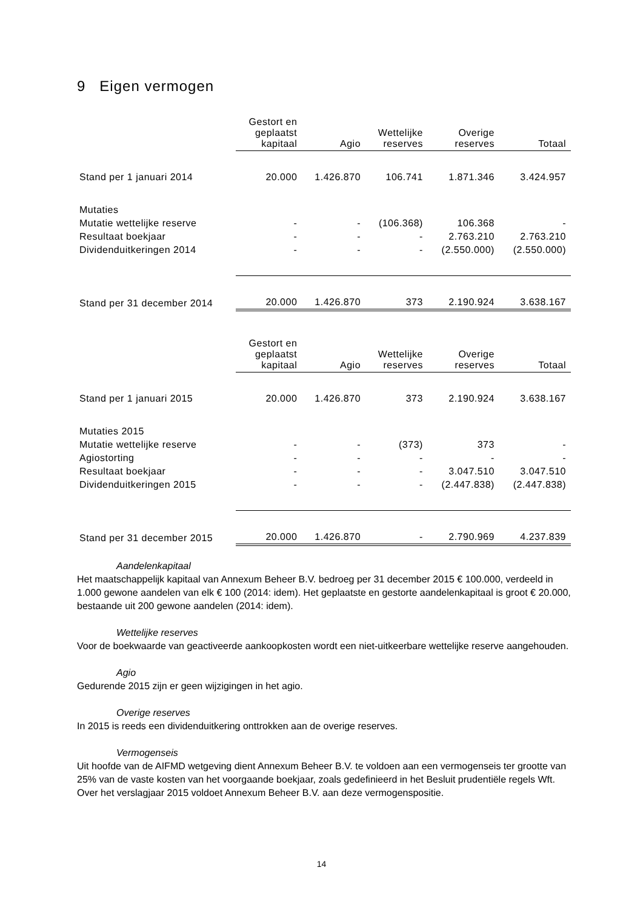9 Eigen vermogen
| | Gestort en geplaatst kapitaal | Agio | Wettelijke reserves | Overige reserves | Totaal |
| --- | --- | --- | --- | --- | --- |
| Stand per 1 januari 2014 | 20.000 | 1.426.870 | 106.741 | 1.871.346 | 3.424.957 |
| Mutaties | | | | | |
| Mutatie wettelijke reserve | - | - | (106.368) | 106.368 | - |
| Resultaat boekjaar | - | - | - | 2.763.210 | 2.763.210 |
| Dividenduitkeringen 2014 | - | - | - | (2.550.000) | (2.550.000) |
| Stand per 31 december 2014 | 20.000 | 1.426.870 | 373 | 2.190.924 | 3.638.167 |
| | Gestort en geplaatst kapitaal | Agio | Wettelijke reserves | Overige reserves | Totaal |
| --- | --- | --- | --- | --- | --- |
| Stand per 1 januari 2015 | 20.000 | 1.426.870 | 373 | 2.190.924 | 3.638.167 |
| Mutaties 2015 | | | | | |
| Mutatie wettelijke reserve | - | - | (373) | 373 | - |
| Agiostorting | - | - | - | - | - |
| Resultaat boekjaar | - | - | - | 3.047.510 | 3.047.510 |
| Dividenduitkeringen 2015 | - | - | - | (2.447.838) | (2.447.838) |
| Stand per 31 december 2015 | 20.000 | 1.426.870 | - | 2.790.969 | 4.237.839 |
Aandelenkapitaal
Het maatschappelijk kapitaal van Annexum Beheer B.V. bedroeg per 31 december 2015 € 100.000, verdeeld in 1.000 gewone aandelen van elk € 100 (2014: idem). Het geplaatste en gestorte aandelenkapitaal is groot € 20.000, bestaande uit 200 gewone aandelen (2014: idem).
Wettelijke reserves
Voor de boekwaarde van geactiveerde aankoopkosten wordt een niet-uitkeerbare wettelijke reserve aangehouden.
Agio
Gedurende 2015 zijn er geen wijzigingen in het agio.
Overige reserves
In 2015 is reeds een dividenduitkering onttrokken aan de overige reserves.
Vermogenseis
Uit hoofde van de AIFMD wetgeving dient Annexum Beheer B.V. te voldoen aan een vermogenseis ter grootte van 25% van de vaste kosten van het voorgaande boekjaar, zoals gedefinieerd in het Besluit prudentiële regels Wft. Over het verslagjaar 2015 voldoet Annexum Beheer B.V. aan deze vermogenspositie.
14